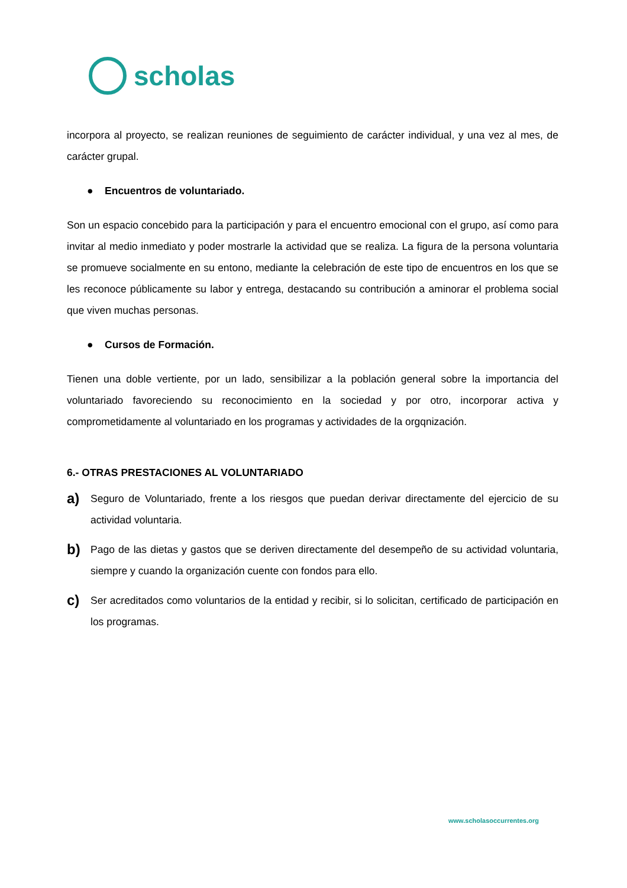scholas
incorpora al proyecto, se realizan reuniones de seguimiento de carácter individual, y una vez al mes, de carácter grupal.
● Encuentros de voluntariado.
Son un espacio concebido para la participación y para el encuentro emocional con el grupo, así como para invitar al medio inmediato y poder mostrarle la actividad que se realiza. La figura de la persona voluntaria se promueve socialmente en su entono, mediante la celebración de este tipo de encuentros en los que se les reconoce públicamente su labor y entrega, destacando su contribución a aminorar el problema social que viven muchas personas.
● Cursos de Formación.
Tienen una doble vertiente, por un lado, sensibilizar a la población general sobre la importancia del voluntariado favoreciendo su reconocimiento en la sociedad y por otro, incorporar activa y comprometidamente al voluntariado en los programas y actividades de la orgqnización.
6.- OTRAS PRESTACIONES AL VOLUNTARIADO
a)
Seguro de Voluntariado, frente a los riesgos que puedan derivar directamente del ejercicio de su actividad voluntaria.
b)
Pago de las dietas y gastos que se deriven directamente del desempeño de su actividad voluntaria, siempre y cuando la organización cuente con fondos para ello.
c)
Ser acreditados como voluntarios de la entidad y recibir, si lo solicitan, certificado de participación en los programas.
www.scholasoccurrentes.org